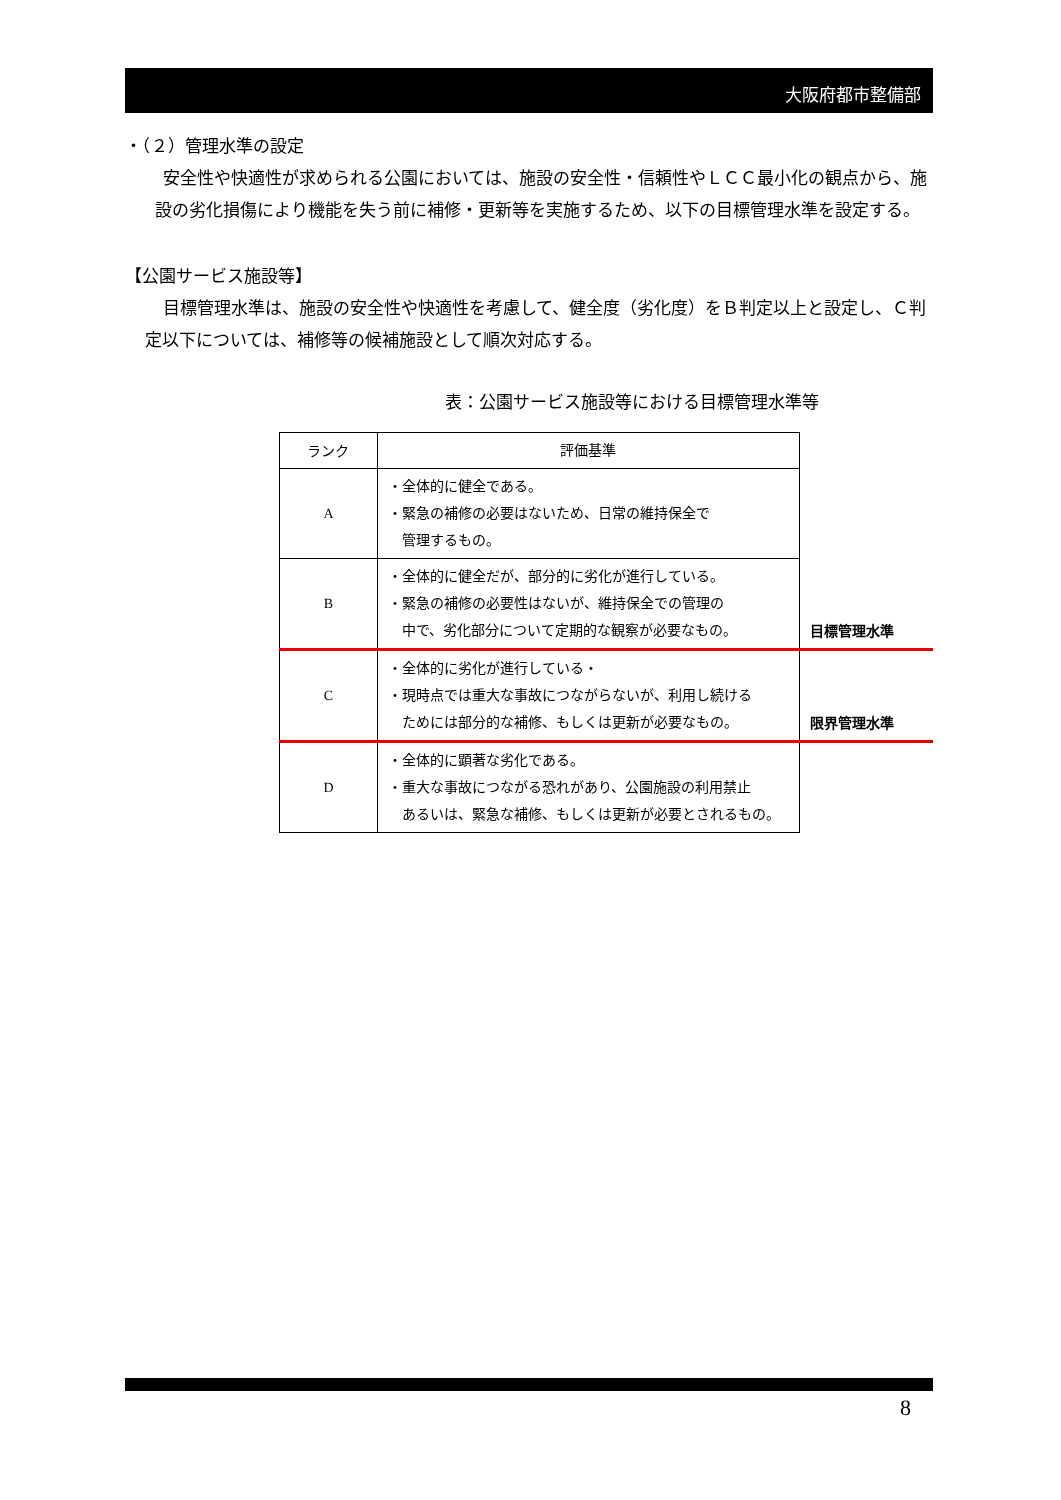大阪府都市整備部
・（２）管理水準の設定
安全性や快適性が求められる公園においては、施設の安全性・信頼性やＬＣＣ最小化の観点から、施設の劣化損傷により機能を失う前に補修・更新等を実施するため、以下の目標管理水準を設定する。
【公園サービス施設等】
目標管理水準は、施設の安全性や快適性を考慮して、健全度（劣化度）をＢ判定以上と設定し、Ｃ判定以下については、補修等の候補施設として順次対応する。
表：公園サービス施設等における目標管理水準等
| ランク | 評価基準 | |
| A | ・全体的に健全である。 ・緊急の補修の必要はないため、日常の維持保全で 管理するもの。 | |
| B | ・全体的に健全だが、部分的に劣化が進行している。 ・緊急の補修の必要性はないが、維持保全での管理の 中で、劣化部分について定期的な観察が必要なもの。 | 目標管理水準 |
| C | ・全体的に劣化が進行している・ ・現時点では重大な事故につながらないが、利用し続ける ためには部分的な補修、もしくは更新が必要なもの。 | 限界管理水準 |
| D | ・全体的に顕著な劣化である。 ・重大な事故につながる恐れがあり、公園施設の利用禁止 あるいは、緊急な補修、もしくは更新が必要とされるもの。 | |
8